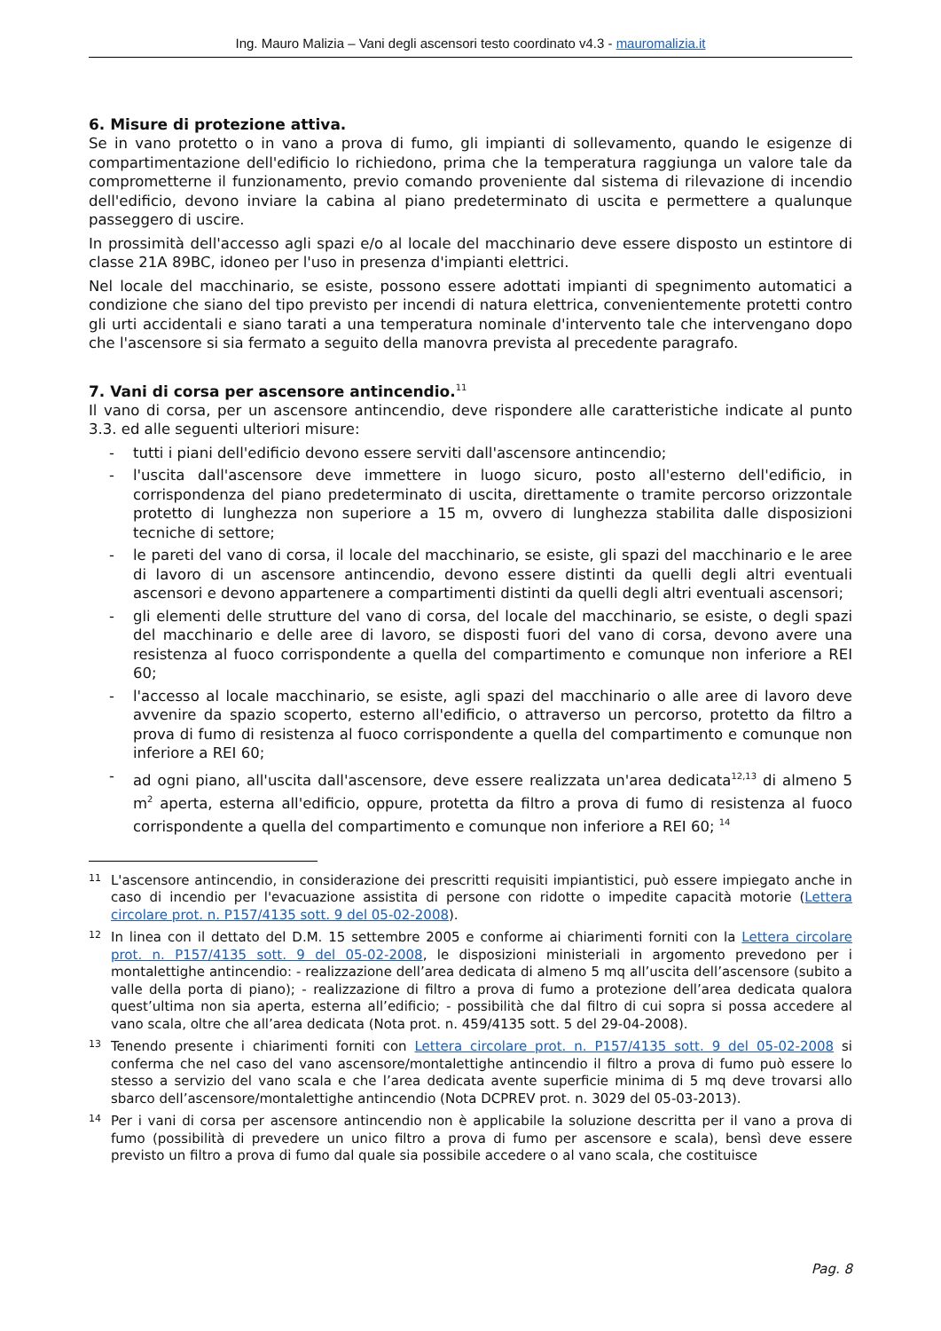Ing. Mauro Malizia – Vani degli ascensori testo coordinato v4.3 - mauromalizia.it
6. Misure di protezione attiva.
Se in vano protetto o in vano a prova di fumo, gli impianti di sollevamento, quando le esigenze di compartimentazione dell'edificio lo richiedono, prima che la temperatura raggiunga un valore tale da comprometterne il funzionamento, previo comando proveniente dal sistema di rilevazione di incendio dell'edificio, devono inviare la cabina al piano predeterminato di uscita e permettere a qualunque passeggero di uscire.
In prossimità dell'accesso agli spazi e/o al locale del macchinario deve essere disposto un estintore di classe 21A 89BC, idoneo per l'uso in presenza d'impianti elettrici.
Nel locale del macchinario, se esiste, possono essere adottati impianti di spegnimento automatici a condizione che siano del tipo previsto per incendi di natura elettrica, convenientemente protetti contro gli urti accidentali e siano tarati a una temperatura nominale d'intervento tale che intervengano dopo che l'ascensore si sia fermato a seguito della manovra prevista al precedente paragrafo.
7. Vani di corsa per ascensore antincendio.<sup>11</sup>
Il vano di corsa, per un ascensore antincendio, deve rispondere alle caratteristiche indicate al punto 3.3. ed alle seguenti ulteriori misure:
- tutti i piani dell'edificio devono essere serviti dall'ascensore antincendio;
- l'uscita dall'ascensore deve immettere in luogo sicuro, posto all'esterno dell'edificio, in corrispondenza del piano predeterminato di uscita, direttamente o tramite percorso orizzontale protetto di lunghezza non superiore a 15 m, ovvero di lunghezza stabilita dalle disposizioni tecniche di settore;
- le pareti del vano di corsa, il locale del macchinario, se esiste, gli spazi del macchinario e le aree di lavoro di un ascensore antincendio, devono essere distinti da quelli degli altri eventuali ascensori e devono appartenere a compartimenti distinti da quelli degli altri eventuali ascensori;
- gli elementi delle strutture del vano di corsa, del locale del macchinario, se esiste, o degli spazi del macchinario e delle aree di lavoro, se disposti fuori del vano di corsa, devono avere una resistenza al fuoco corrispondente a quella del compartimento e comunque non inferiore a REI 60;
- l'accesso al locale macchinario, se esiste, agli spazi del macchinario o alle aree di lavoro deve avvenire da spazio scoperto, esterno all'edificio, o attraverso un percorso, protetto da filtro a prova di fumo di resistenza al fuoco corrispondente a quella del compartimento e comunque non inferiore a REI 60;
- ad ogni piano, all'uscita dall'ascensore, deve essere realizzata un'area dedicata<sup>12,13</sup> di almeno 5 m<sup>2</sup> aperta, esterna all'edificio, oppure, protetta da filtro a prova di fumo di resistenza al fuoco corrispondente a quella del compartimento e comunque non inferiore a REI 60; <sup>14</sup>
11
L'ascensore antincendio, in considerazione dei prescritti requisiti impiantistici, può essere impiegato anche in caso di incendio per l'evacuazione assistita di persone con ridotte o impedite capacità motorie (Lettera circolare prot. n. P157/4135 sott. 9 del 05-02-2008).
12
In linea con il dettato del D.M. 15 settembre 2005 e conforme ai chiarimenti forniti con la Lettera circolare prot. n. P157/4135 sott. 9 del 05-02-2008, le disposizioni ministeriali in argomento prevedono per i montalettighe antincendio: - realizzazione dell’area dedicata di almeno 5 mq all’uscita dell’ascensore (subito a valle della porta di piano); - realizzazione di filtro a prova di fumo a protezione dell’area dedicata qualora quest’ultima non sia aperta, esterna all’edificio; - possibilità che dal filtro di cui sopra si possa accedere al vano scala, oltre che all’area dedicata (Nota prot. n. 459/4135 sott. 5 del 29-04-2008).
13
Tenendo presente i chiarimenti forniti con Lettera circolare prot. n. P157/4135 sott. 9 del 05-02-2008 si conferma che nel caso del vano ascensore/montalettighe antincendio il filtro a prova di fumo può essere lo stesso a servizio del vano scala e che l’area dedicata avente superficie minima di 5 mq deve trovarsi allo sbarco dell’ascensore/montalettighe antincendio (Nota DCPREV prot. n. 3029 del 05-03-2013).
14
Per i vani di corsa per ascensore antincendio non è applicabile la soluzione descritta per il vano a prova di fumo (possibilità di prevedere un unico filtro a prova di fumo per ascensore e scala), bensì deve essere previsto un filtro a prova di fumo dal quale sia possibile accedere o al vano scala, che costituisce
Pag. 8